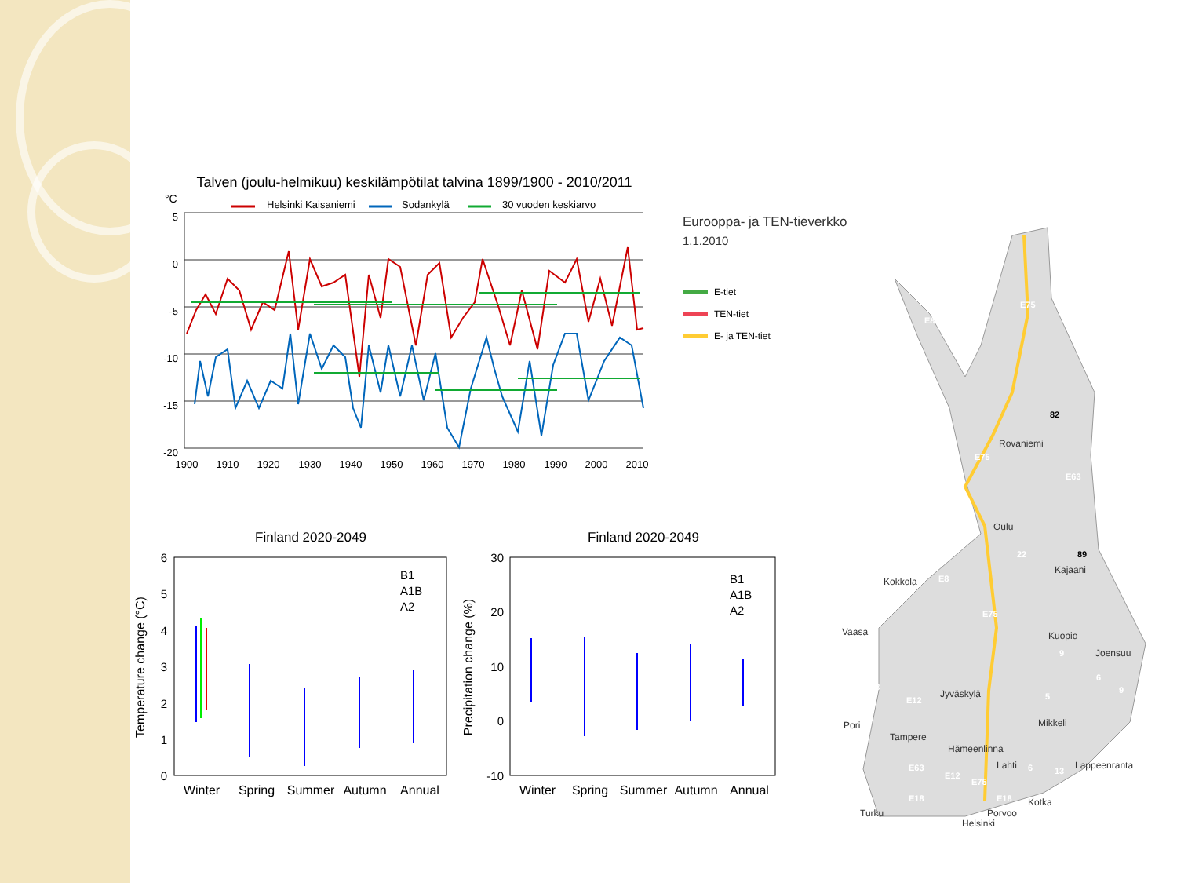Talven (joulu-helmikuu) keskilämpötilat talvina 1899/1900 - 2010/2011
°C
Helsinki Kaisaniemi
Sodankylä
30 vuoden keskiarvo
5
0
-5
-10
-15
-20
1900
1910
1920
1930
1940
1950
1960
1970
1980
1990
2000
2010
Finland 2020-2049
Finland 2020-2049
6
5
4
3
2
1
0
30
20
10
0
-10
Temperature change (°C)
Precipitation change (%)
Winter
Spring
Summer
Autumn
Annual
Winter
Spring
Summer
Autumn
Annual
B1
A1B
A2
B1
A1B
A2
Eurooppa- ja TEN-tieverkko
1.1.2010
E-tiet
TEN-tiet
E- ja TEN-tiet
Rovaniemi
Oulu
Kajaani
Kokkola
Vaasa
Kuopio
Joensuu
Jyväskylä
Pori
Mikkeli
Tampere
Hämeenlinna
Lahti
Lappeenranta
Kotka
Porvoo
Turku
Helsinki
E8
E75
E75
E63
E8
E75
E8
E12
E63
E12
E75
E18
E18
82
89
22
9
6
9
5
6
13